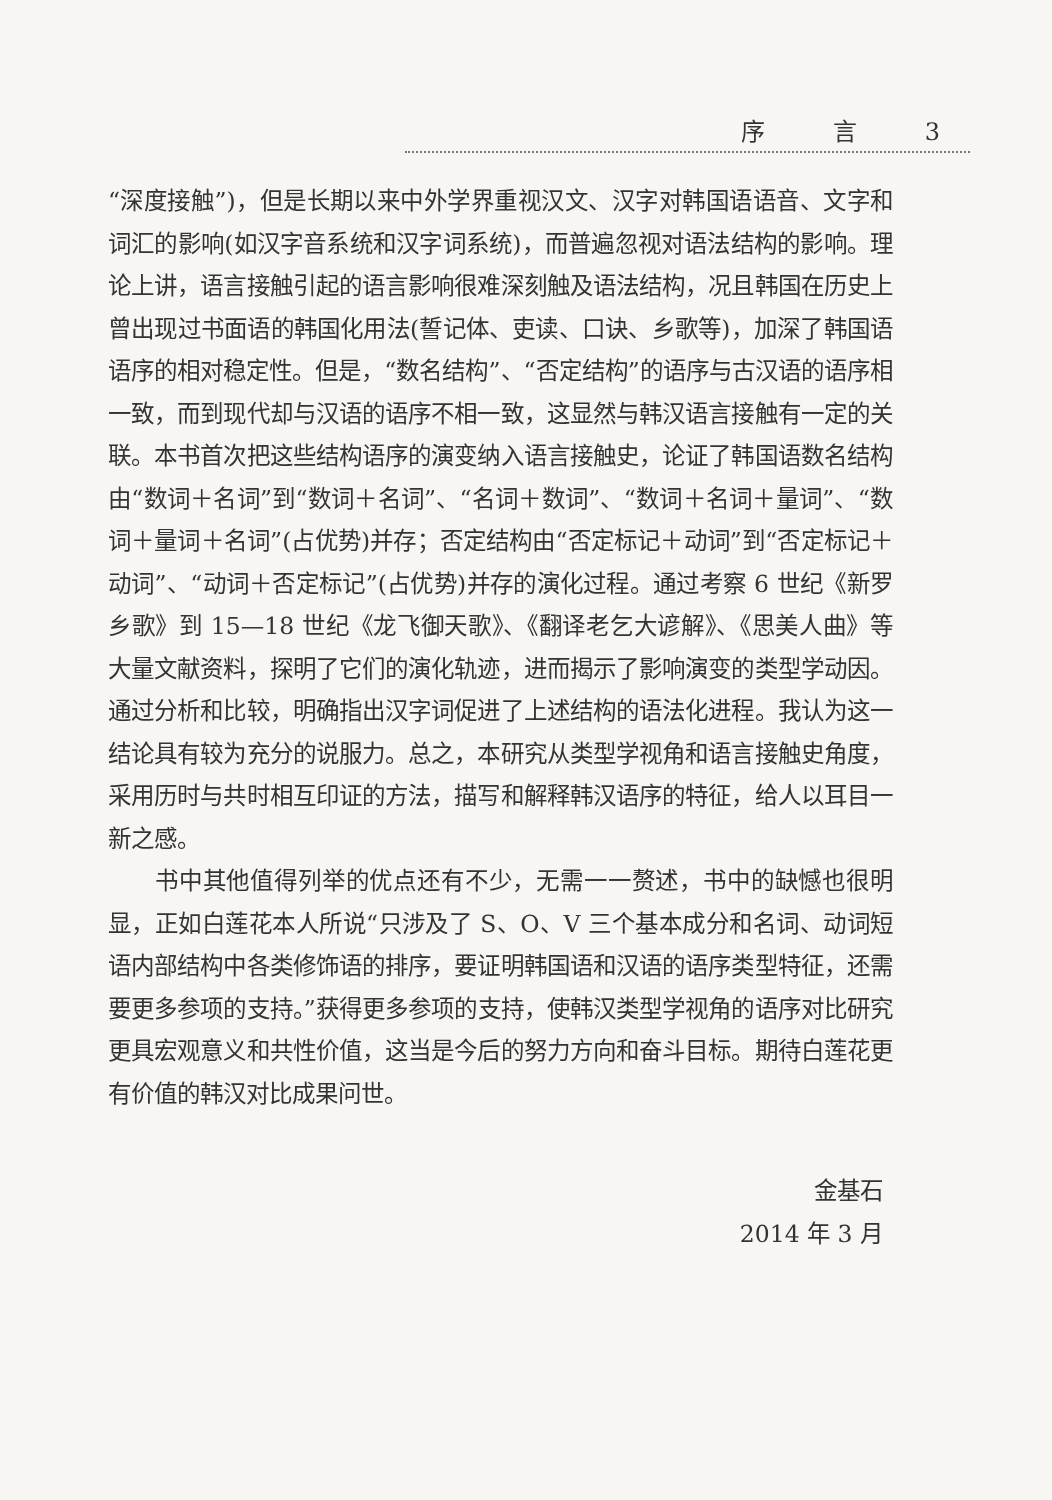序 言 3
“深度接触”)，但是长期以来中外学界重视汉文、汉字对韩国语语音、文字和词汇的影响(如汉字音系统和汉字词系统)，而普遍忽视对语法结构的影响。理论上讲，语言接触引起的语言影响很难深刻触及语法结构，况且韩国在历史上曾出现过书面语的韩国化用法(誓记体、吏读、口诀、乡歌等)，加深了韩国语语序的相对稳定性。但是，“数名结构”、“否定结构”的语序与古汉语的语序相一致，而到现代却与汉语的语序不相一致，这显然与韩汉语言接触有一定的关联。本书首次把这些结构语序的演变纳入语言接触史，论证了韩国语数名结构由“数词＋名词”到“数词＋名词”、“名词＋数词”、“数词＋名词＋量词”、“数词＋量词＋名词”(占优势)并存；否定结构由“否定标记＋动词”到“否定标记＋动词”、“动词＋否定标记”(占优势)并存的演化过程。通过考察 6 世纪《新罗乡歌》到 15—18 世纪《龙飞御天歌》、《翻译老乞大谚解》、《思美人曲》等大量文献资料，探明了它们的演化轨迹，进而揭示了影响演变的类型学动因。通过分析和比较，明确指出汉字词促进了上述结构的语法化进程。我认为这一结论具有较为充分的说服力。总之，本研究从类型学视角和语言接触史角度，采用历时与共时相互印证的方法，描写和解释韩汉语序的特征，给人以耳目一新之感。
书中其他值得列举的优点还有不少，无需一一赘述，书中的缺憾也很明显，正如白莲花本人所说“只涉及了 S、O、V 三个基本成分和名词、动词短语内部结构中各类修饰语的排序，要证明韩国语和汉语的语序类型特征，还需要更多参项的支持。”获得更多参项的支持，使韩汉类型学视角的语序对比研究更具宏观意义和共性价值，这当是今后的努力方向和奋斗目标。期待白莲花更有价值的韩汉对比成果问世。
金基石
2014 年 3 月